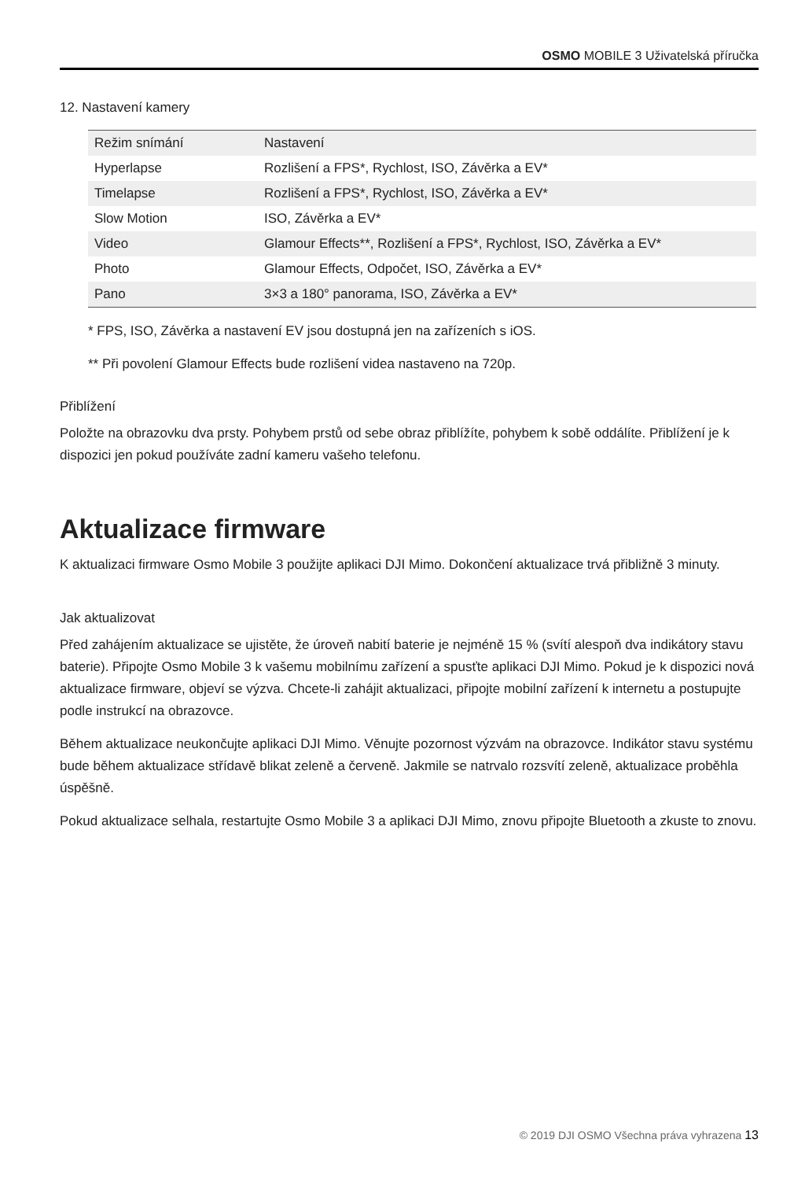OSMO MOBILE 3 Uživatelská příručka
12. Nastavení kamery
| Režim snímání | Nastavení |
| --- | --- |
| Hyperlapse | Rozlišení a FPS*, Rychlost, ISO, Závěrka a EV* |
| Timelapse | Rozlišení a FPS*, Rychlost, ISO, Závěrka a EV* |
| Slow Motion | ISO, Závěrka a EV* |
| Video | Glamour Effects**, Rozlišení a FPS*, Rychlost, ISO, Závěrka a EV* |
| Photo | Glamour Effects, Odpočet, ISO, Závěrka a EV* |
| Pano | 3×3 a 180° panorama, ISO, Závěrka a EV* |
* FPS, ISO, Závěrka a nastavení EV jsou dostupná jen na zařízeních s iOS.
** Při povolení Glamour Effects bude rozlišení videa nastaveno na 720p.
Přiblížení
Položte na obrazovku dva prsty. Pohybem prstů od sebe obraz přiblížíte, pohybem k sobě oddálíte. Přiblížení je k dispozici jen pokud používáte zadní kameru vašeho telefonu.
Aktualizace firmware
K aktualizaci firmware Osmo Mobile 3 použijte aplikaci DJI Mimo. Dokončení aktualizace trvá přibližně 3 minuty.
Jak aktualizovat
Před zahájením aktualizace se ujistěte, že úroveň nabití baterie je nejméně 15 % (svítí alespoň dva indikátory stavu baterie). Připojte Osmo Mobile 3 k vašemu mobilnímu zařízení a spusťte aplikaci DJI Mimo. Pokud je k dispozici nová aktualizace firmware, objeví se výzva. Chcete-li zahájit aktualizaci, připojte mobilní zařízení k internetu a postupujte podle instrukcí na obrazovce.
Během aktualizace neukončujte aplikaci DJI Mimo. Věnujte pozornost výzvám na obrazovce. Indikátor stavu systému bude během aktualizace střídavě blikat zeleně a červeně. Jakmile se natrvalo rozsvítí zeleně, aktualizace proběhla úspěšně.
Pokud aktualizace selhala, restartujte Osmo Mobile 3 a aplikaci DJI Mimo, znovu připojte Bluetooth a zkuste to znovu.
© 2019 DJI OSMO Všechna práva vyhrazena 13